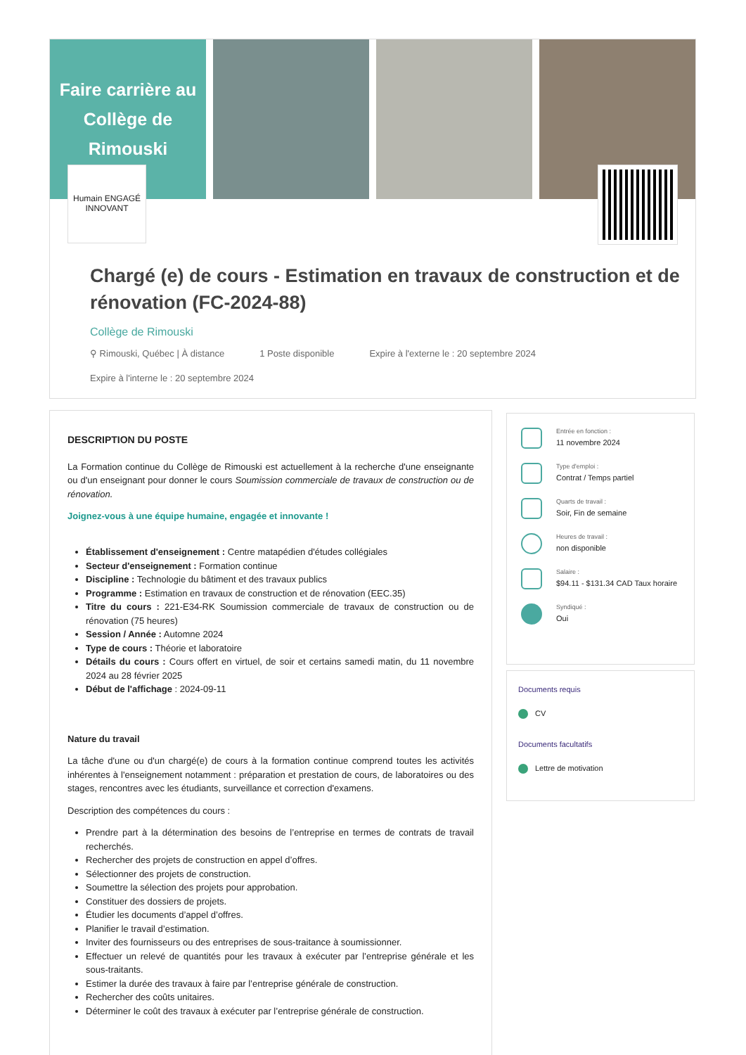Faire carrière au Collège de Rimouski
Humain ENGAGÉ INNOVANT
Chargé (e) de cours - Estimation en travaux de construction et de rénovation (FC-2024-88)
Collège de Rimouski
⚲ Rimouski, Québec | À distance 1 Poste disponible Expire à l'externe le : 20 septembre 2024 Expire à l'interne le : 20 septembre 2024
DESCRIPTION DU POSTE
La Formation continue du Collège de Rimouski est actuellement à la recherche d'une enseignante ou d'un enseignant pour donner le cours Soumission commerciale de travaux de construction ou de rénovation.
Joignez-vous à une équipe humaine, engagée et innovante !
Établissement d'enseignement : Centre matapédien d'études collégiales
Secteur d'enseignement : Formation continue
Discipline : Technologie du bâtiment et des travaux publics
Programme : Estimation en travaux de construction et de rénovation (EEC.35)
Titre du cours : 221-E34-RK Soumission commerciale de travaux de construction ou de rénovation (75 heures)
Session / Année : Automne 2024
Type de cours : Théorie et laboratoire
Détails du cours : Cours offert en virtuel, de soir et certains samedi matin, du 11 novembre 2024 au 28 février 2025
Début de l'affichage : 2024-09-11
Nature du travail
La tâche d'une ou d'un chargé(e) de cours à la formation continue comprend toutes les activités inhérentes à l'enseignement notamment : préparation et prestation de cours, de laboratoires ou des stages, rencontres avec les étudiants, surveillance et correction d'examens.
Description des compétences du cours :
Prendre part à la détermination des besoins de l’entreprise en termes de contrats de travail recherchés.
Rechercher des projets de construction en appel d’offres.
Sélectionner des projets de construction.
Soumettre la sélection des projets pour approbation.
Constituer des dossiers de projets.
Étudier les documents d’appel d’offres.
Planifier le travail d’estimation.
Inviter des fournisseurs ou des entreprises de sous-traitance à soumissionner.
Effectuer un relevé de quantités pour les travaux à exécuter par l’entreprise générale et les sous-traitants.
Estimer la durée des travaux à faire par l’entreprise générale de construction.
Rechercher des coûts unitaires.
Déterminer le coût des travaux à exécuter par l’entreprise générale de construction.
Entrée en fonction :
11 novembre 2024
Type d'emploi :
Contrat / Temps partiel
Quarts de travail :
Soir, Fin de semaine
Heures de travail :
non disponible
Salaire :
$94.11 - $131.34 CAD Taux horaire
Syndiqué :
Oui
Documents requis
CV
Documents facultatifs
Lettre de motivation